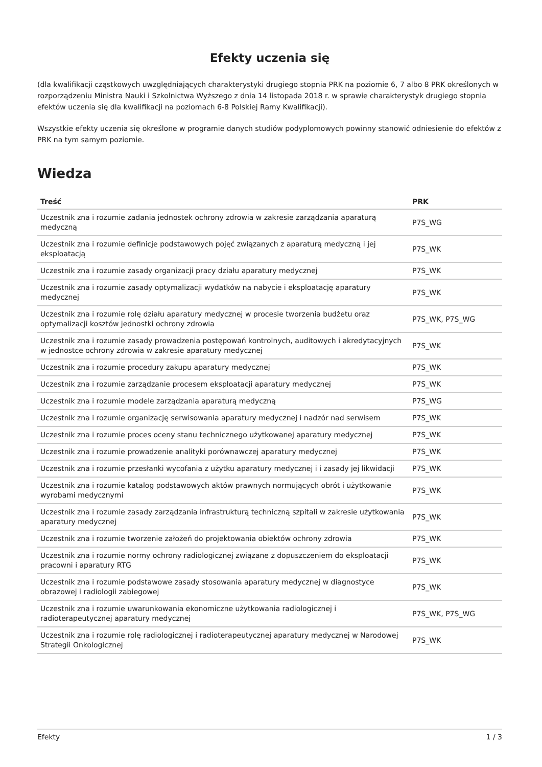Efekty uczenia się
(dla kwalifikacji cząstkowych uwzględniających charakterystyki drugiego stopnia PRK na poziomie 6, 7 albo 8 PRK określonych w rozporządzeniu Ministra Nauki i Szkolnictwa Wyższego z dnia 14 listopada 2018 r. w sprawie charakterystyk drugiego stopnia efektów uczenia się dla kwalifikacji na poziomach 6-8 Polskiej Ramy Kwalifikacji).
Wszystkie efekty uczenia się określone w programie danych studiów podyplomowych powinny stanowić odniesienie do efektów z PRK na tym samym poziomie.
Wiedza
| Treść | PRK |
| --- | --- |
| Uczestnik zna i rozumie zadania jednostek ochrony zdrowia w zakresie zarządzania aparaturą medyczną | P7S_WG |
| Uczestnik zna i rozumie definicje podstawowych pojęć związanych z aparaturą medyczną i jej eksploatacją | P7S_WK |
| Uczestnik zna i rozumie zasady organizacji pracy działu aparatury medycznej | P7S_WK |
| Uczestnik zna i rozumie zasady optymalizacji wydatków na nabycie i eksploatację aparatury medycznej | P7S_WK |
| Uczestnik zna i rozumie rolę działu aparatury medycznej w procesie tworzenia budżetu oraz optymalizacji kosztów jednostki ochrony zdrowia | P7S_WK, P7S_WG |
| Uczestnik zna i rozumie zasady prowadzenia postępowań kontrolnych, auditowych i akredytacyjnych w jednostce ochrony zdrowia w zakresie aparatury medycznej | P7S_WK |
| Uczestnik zna i rozumie procedury zakupu aparatury medycznej | P7S_WK |
| Uczestnik zna i rozumie zarządzanie procesem eksploatacji aparatury medycznej | P7S_WK |
| Uczestnik zna i rozumie modele zarządzania aparaturą medyczną | P7S_WG |
| Uczestnik zna i rozumie organizację serwisowania aparatury medycznej i nadzór nad serwisem | P7S_WK |
| Uczestnik zna i rozumie proces oceny stanu technicznego użytkowanej aparatury medycznej | P7S_WK |
| Uczestnik zna i rozumie prowadzenie analityki porównawczej aparatury medycznej | P7S_WK |
| Uczestnik zna i rozumie przesłanki wycofania z użytku aparatury medycznej i i zasady jej likwidacji | P7S_WK |
| Uczestnik zna i rozumie katalog podstawowych aktów prawnych normujących obrót i użytkowanie wyrobami medycznymi | P7S_WK |
| Uczestnik zna i rozumie zasady zarządzania infrastrukturą techniczną szpitali w zakresie użytkowania aparatury medycznej | P7S_WK |
| Uczestnik zna i rozumie tworzenie założeń do projektowania obiektów ochrony zdrowia | P7S_WK |
| Uczestnik zna i rozumie normy ochrony radiologicznej związane z dopuszczeniem do eksploatacji pracowni i aparatury RTG | P7S_WK |
| Uczestnik zna i rozumie podstawowe zasady stosowania aparatury medycznej w diagnostyce obrazowej i radiologii zabiegowej | P7S_WK |
| Uczestnik zna i rozumie uwarunkowania ekonomiczne użytkowania radiologicznej i radioterapeutycznej aparatury medycznej | P7S_WK, P7S_WG |
| Uczestnik zna i rozumie rolę radiologicznej i radioterapeutycznej aparatury medycznej w Narodowej Strategii Onkologicznej | P7S_WK |
Efekty 1 / 3